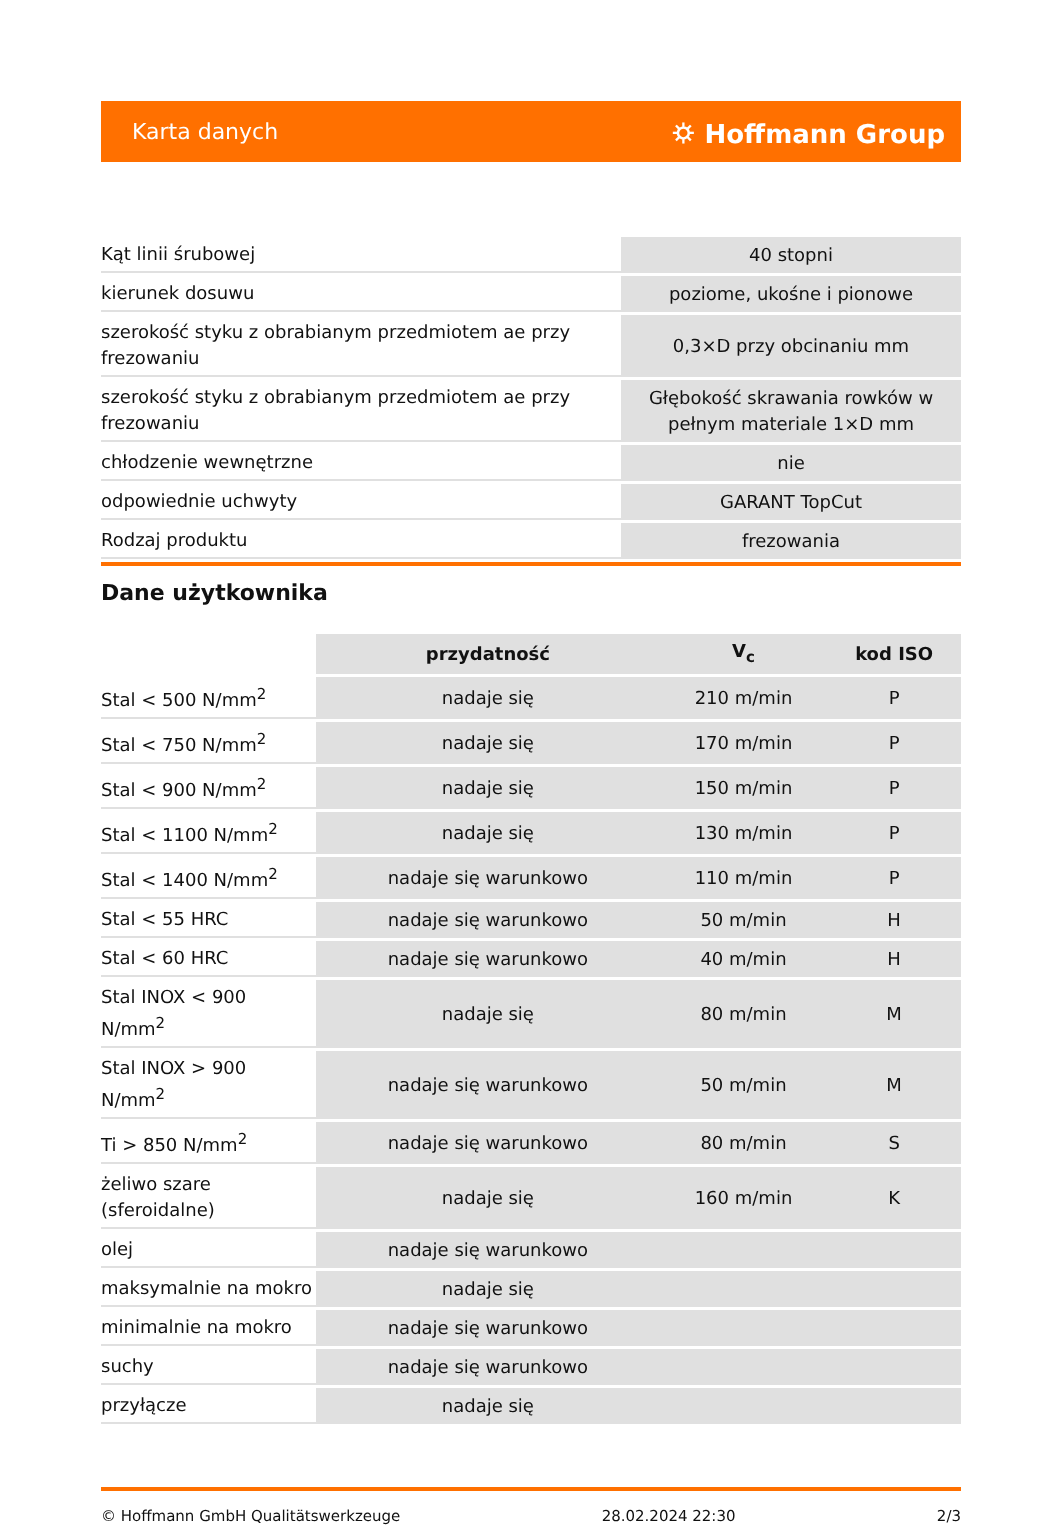Karta danych ⛭ Hoffmann Group
| Kąt linii śrubowej | 40 stopni |
| kierunek dosuwu | poziome, ukośne i pionowe |
| szerokość styku z obrabianym przedmiotem ae przy frezowaniu | 0,3×D przy obcinaniu mm |
| szerokość styku z obrabianym przedmiotem ae przy frezowaniu | Głębokość skrawania rowków w pełnym materiale 1×D mm |
| chłodzenie wewnętrzne | nie |
| odpowiednie uchwyty | GARANT TopCut |
| Rodzaj produktu | frezowania |
Dane użytkownika
| | przydatność | V<sub>c</sub> | kod ISO |
| --- | --- | --- | --- |
| Stal < 500 N/mm<sup>2</sup> | nadaje się | 210 m/min | P |
| Stal < 750 N/mm<sup>2</sup> | nadaje się | 170 m/min | P |
| Stal < 900 N/mm<sup>2</sup> | nadaje się | 150 m/min | P |
| Stal < 1100 N/mm<sup>2</sup> | nadaje się | 130 m/min | P |
| Stal < 1400 N/mm<sup>2</sup> | nadaje się warunkowo | 110 m/min | P |
| Stal < 55 HRC | nadaje się warunkowo | 50 m/min | H |
| Stal < 60 HRC | nadaje się warunkowo | 40 m/min | H |
| Stal INOX < 900 N/mm<sup>2</sup> | nadaje się | 80 m/min | M |
| Stal INOX > 900 N/mm<sup>2</sup> | nadaje się warunkowo | 50 m/min | M |
| Ti > 850 N/mm<sup>2</sup> | nadaje się warunkowo | 80 m/min | S |
| żeliwo szare (sferoidalne) | nadaje się | 160 m/min | K |
| olej | nadaje się warunkowo | | |
| maksymalnie na mokro | nadaje się | | |
| minimalnie na mokro | nadaje się warunkowo | | |
| suchy | nadaje się warunkowo | | |
| przyłącze | nadaje się | | |
© Hoffmann GmbH Qualitätswerkzeuge 28.02.2024 22:30 2/3